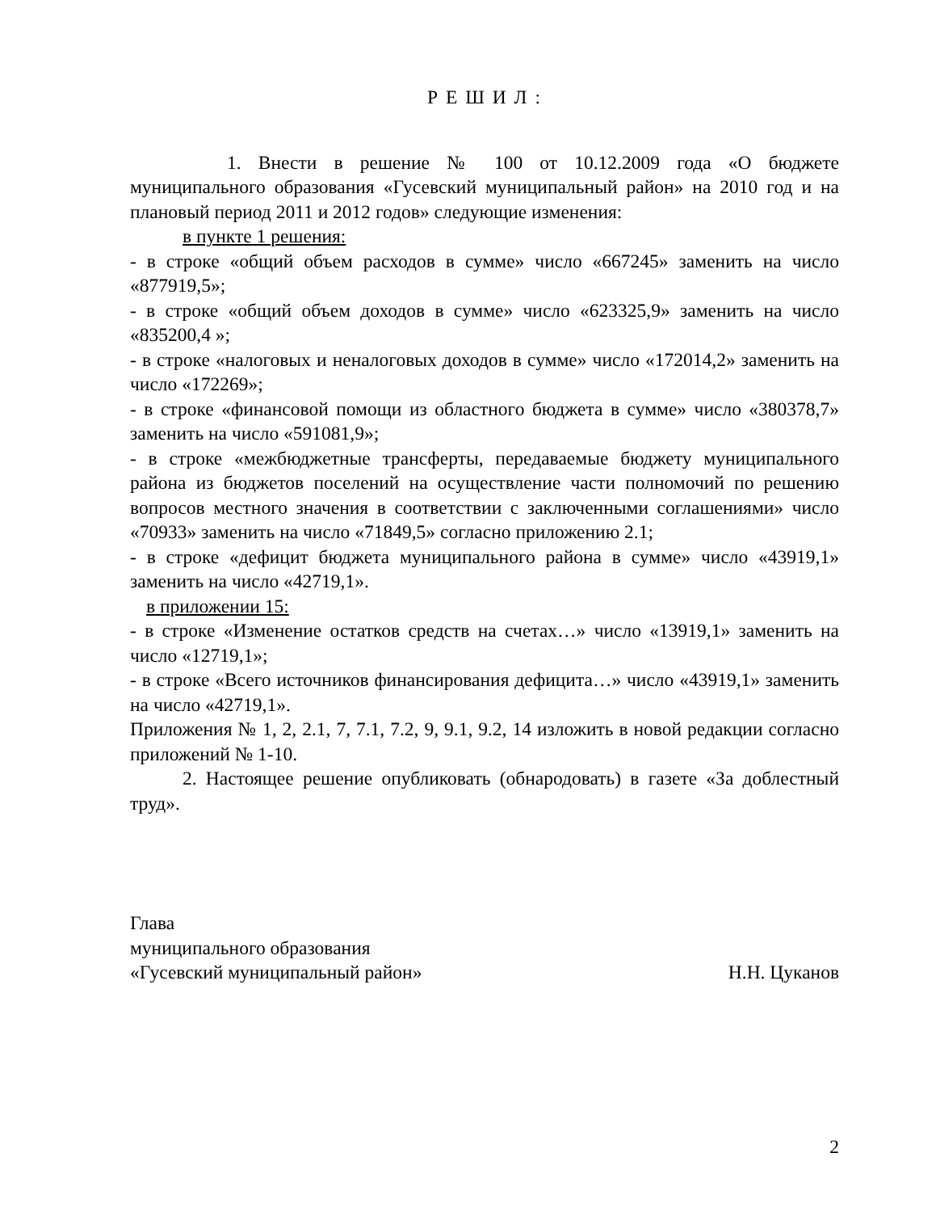Р Е Ш И Л :
1. Внести в решение № 100 от 10.12.2009 года «О бюджете муниципального образования «Гусевский муниципальный район» на 2010 год и на плановый период 2011 и 2012 годов» следующие изменения:
в пункте 1 решения:
- в строке «общий объем расходов в сумме» число «667245» заменить на число «877919,5»;
- в строке «общий объем доходов в сумме» число «623325,9» заменить на число «835200,4 »;
- в строке «налоговых и неналоговых доходов в сумме» число «172014,2» заменить на число «172269»;
- в строке «финансовой помощи из областного бюджета в сумме» число «380378,7» заменить на число «591081,9»;
- в строке «межбюджетные трансферты, передаваемые бюджету муниципального района из бюджетов поселений на осуществление части полномочий по решению вопросов местного значения в соответствии с заключенными соглашениями» число «70933» заменить на число «71849,5» согласно приложению 2.1;
- в строке «дефицит бюджета муниципального района в сумме» число «43919,1» заменить на число «42719,1».
в приложении 15:
- в строке «Изменение остатков средств на счетах…» число «13919,1» заменить на число «12719,1»;
- в строке «Всего источников финансирования дефицита…» число «43919,1» заменить на число «42719,1».
Приложения № 1, 2, 2.1, 7, 7.1, 7.2, 9, 9.1, 9.2, 14 изложить в новой редакции согласно приложений № 1-10.
2. Настоящее решение опубликовать (обнародовать) в газете «За доблестный труд».
Глава
муниципального образования
«Гусевский муниципальный район» Н.Н. Цуканов
2